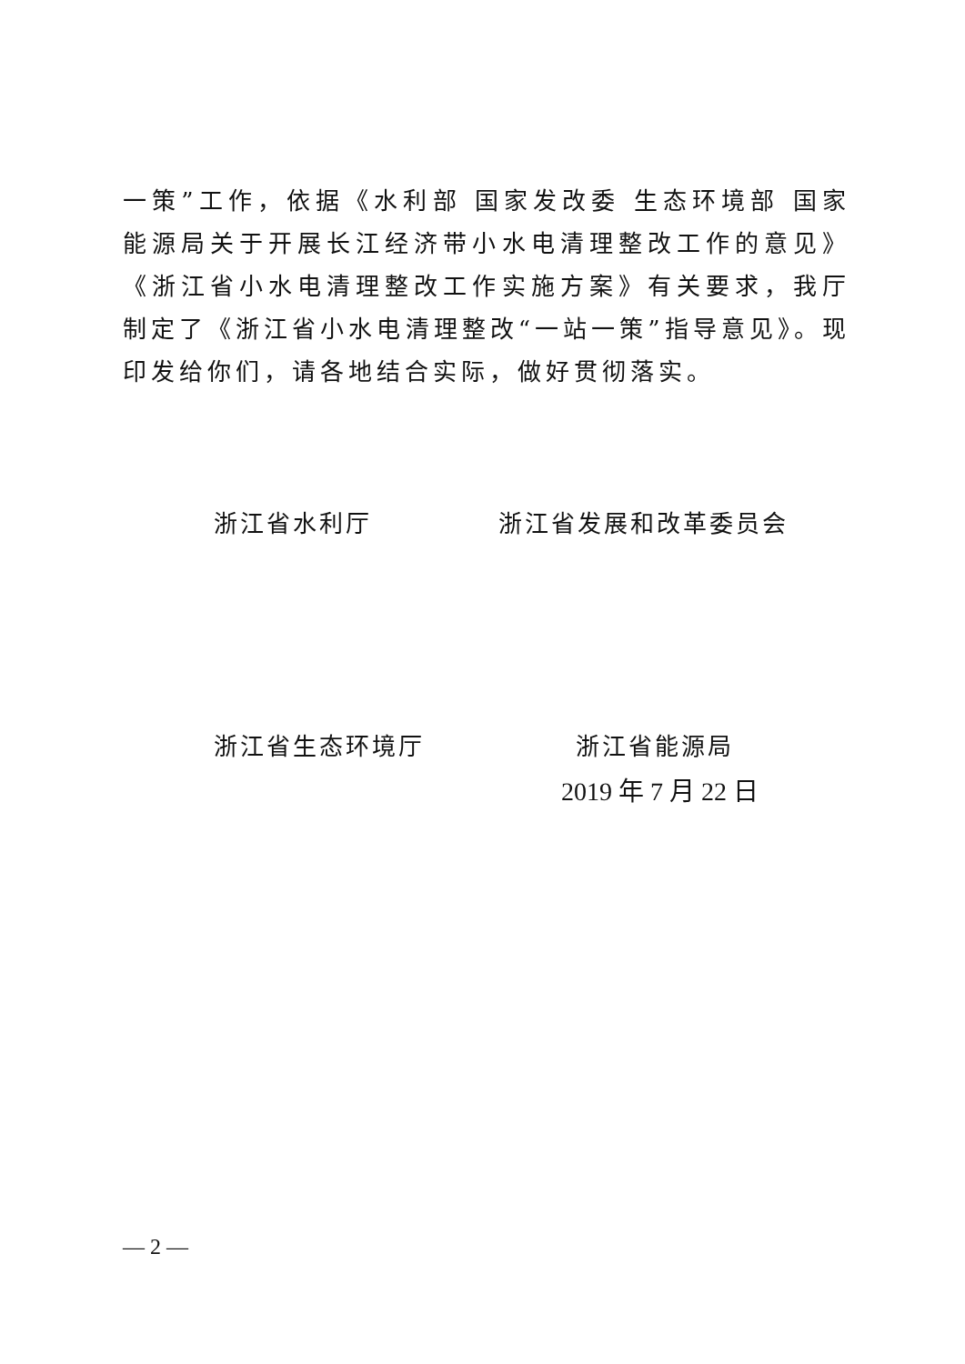一策”工作，依据《水利部 国家发改委 生态环境部 国家能源局关于开展长江经济带小水电清理整改工作的意见》《浙江省小水电清理整改工作实施方案》有关要求，我厅制定了《浙江省小水电清理整改“一站一策”指导意见》。现印发给你们，请各地结合实际，做好贯彻落实。
浙江省水利厅 浙江省发展和改革委员会
浙江省生态环境厅 浙江省能源局
2019 年 7 月 22 日
— 2 —